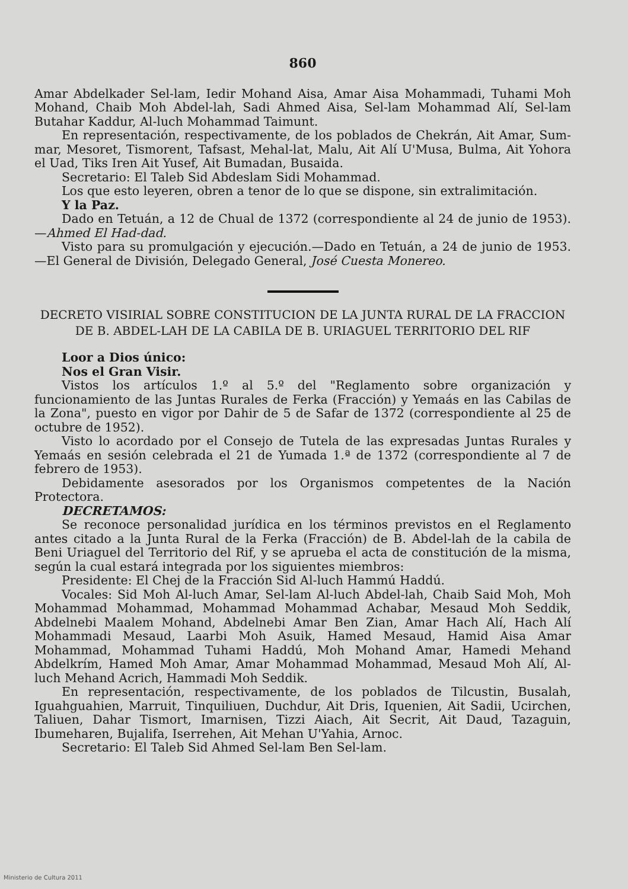860
Amar Abdelkader Sel-lam, Iedir Mohand Aisa, Amar Aisa Mohammadi, Tuhami Moh Mohand, Chaib Moh Abdel-lah, Sadi Ahmed Aisa, Sel-lam Mohammad Alí, Sel-lam Butahar Kaddur, Al-luch Mohammad Taimunt.
En representación, respectivamente, de los poblados de Chekrán, Ait Amar, Sum-mar, Mesoret, Tismorent, Tafsast, Mehal-lat, Malu, Ait Alí U'Musa, Bulma, Ait Yohora el Uad, Tiks Iren Ait Yusef, Ait Bumadan, Busaida.
Secretario: El Taleb Sid Abdeslam Sidi Mohammad.
Los que esto leyeren, obren a tenor de lo que se dispone, sin extralimitación.
Y la Paz.
Dado en Tetuán, a 12 de Chual de 1372 (correspondiente al 24 de junio de 1953).—Ahmed El Had-dad.
Visto para su promulgación y ejecución.—Dado en Tetuán, a 24 de junio de 1953.—El General de División, Delegado General, José Cuesta Monereo.
DECRETO VISIRIAL SOBRE CONSTITUCION DE LA JUNTA RURAL DE LA FRACCION DE B. ABDEL-LAH DE LA CABILA DE B. URIAGUEL TERRITORIO DEL RIF
Loor a Dios único:
Nos el Gran Visir.
Vistos los artículos 1.º al 5.º del "Reglamento sobre organización y funcionamiento de las Juntas Rurales de Ferka (Fracción) y Yemaás en las Cabilas de la Zona", puesto en vigor por Dahir de 5 de Safar de 1372 (correspondiente al 25 de octubre de 1952).
Visto lo acordado por el Consejo de Tutela de las expresadas Juntas Rurales y Yemaás en sesión celebrada el 21 de Yumada 1.ª de 1372 (correspondiente al 7 de febrero de 1953).
Debidamente asesorados por los Organismos competentes de la Nación Protectora.
DECRETAMOS:
Se reconoce personalidad jurídica en los términos previstos en el Reglamento antes citado a la Junta Rural de la Ferka (Fracción) de B. Abdel-lah de la cabila de Beni Uriaguel del Territorio del Rif, y se aprueba el acta de constitución de la misma, según la cual estará integrada por los siguientes miembros:
Presidente: El Chej de la Fracción Sid Al-luch Hammú Haddú.
Vocales: Sid Moh Al-luch Amar, Sel-lam Al-luch Abdel-lah, Chaib Said Moh, Moh Mohammad Mohammad, Mohammad Mohammad Achabar, Mesaud Moh Seddik, Abdelnebi Maalem Mohand, Abdelnebi Amar Ben Zian, Amar Hach Alí, Hach Alí Mohammadi Mesaud, Laarbi Moh Asuik, Hamed Mesaud, Hamid Aisa Amar Mohammad, Mohammad Tuhami Haddú, Moh Mohand Amar, Hamedi Mehand Abdelkrím, Hamed Moh Amar, Amar Mohammad Mohammad, Mesaud Moh Alí, Al-luch Mehand Acrich, Hammadi Moh Seddik.
En representación, respectivamente, de los poblados de Tilcustin, Busalah, Iguahguahien, Marruit, Tinquiliuen, Duchdur, Ait Dris, Iquenien, Ait Sadii, Ucirchen, Taliuen, Dahar Tismort, Imarnisen, Tizzi Aiach, Ait Secrit, Ait Daud, Tazaguin, Ibumeharen, Bujalifa, Iserrehen, Ait Mehan U'Yahia, Arnoc.
Secretario: El Taleb Sid Ahmed Sel-lam Ben Sel-lam.
Ministerio de Cultura 2011